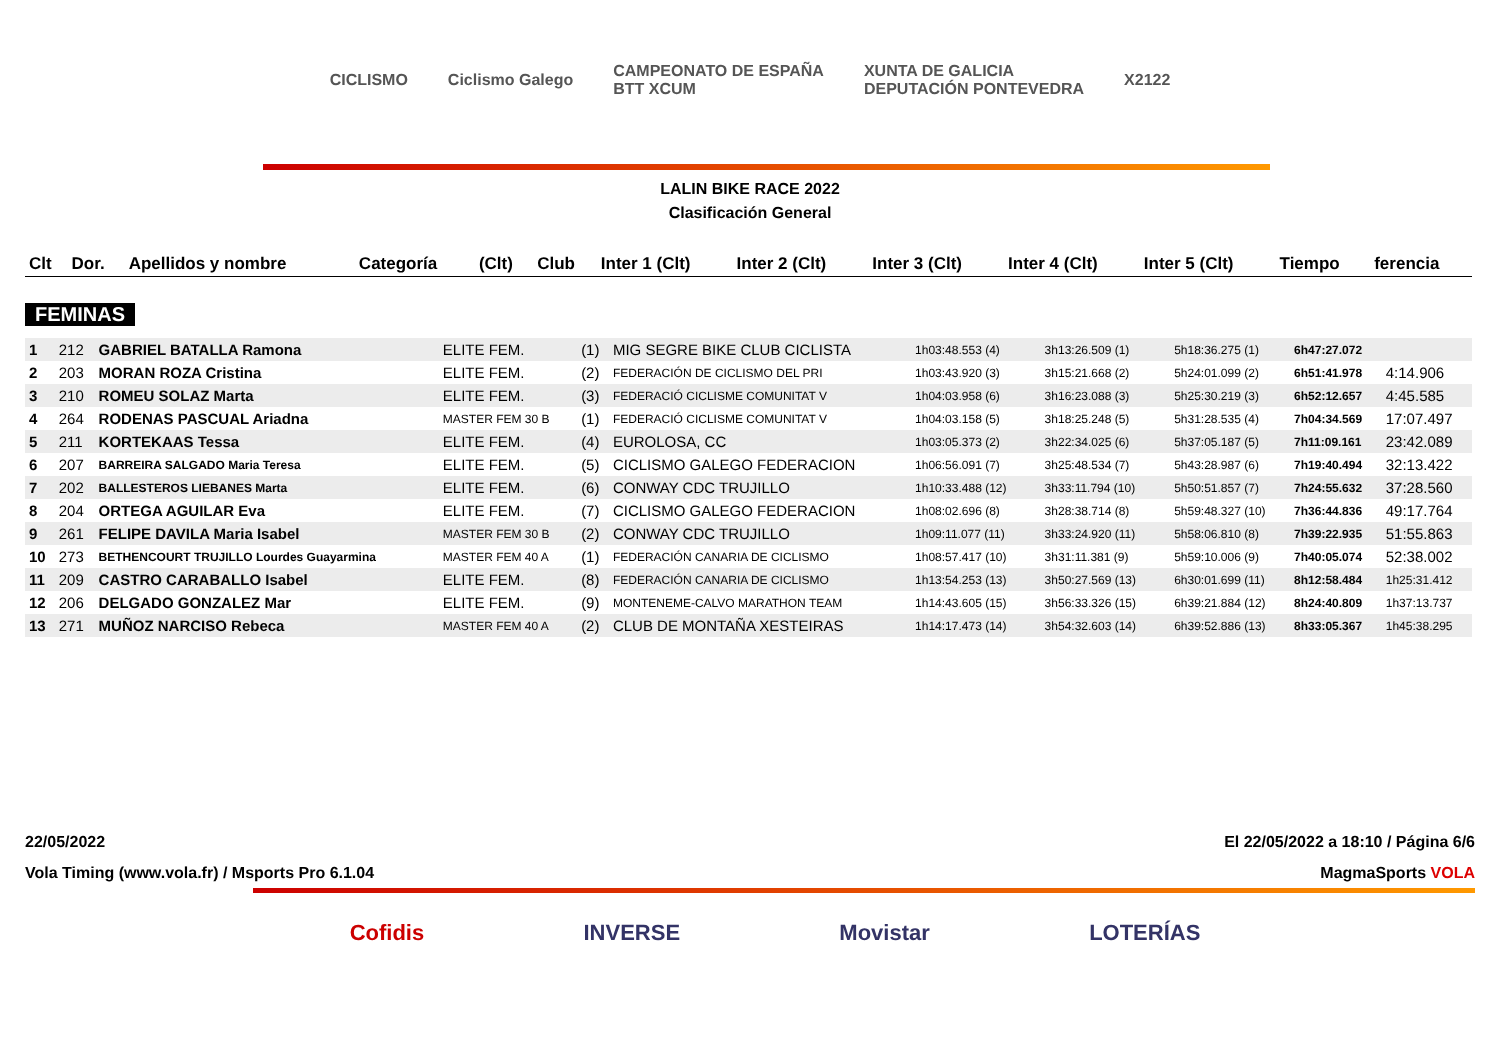CICLISMO Ciclismo Galego CAMPEONATO DE ESPAÑA
BTT XCUM XUNTA DE GALICIA
DEPUTACIÓN PONTEVEDRA X2122
LALIN BIKE RACE 2022
Clasificación General
| Clt | Dor. | Apellidos y nombre | Categoría | (Clt) | Club | Inter 1 (Clt) | Inter 2 (Clt) | Inter 3 (Clt) | Inter 4 (Clt) | Inter 5 (Clt) | Tiempo | ferencia |
| --- | --- | --- | --- | --- | --- | --- | --- | --- | --- | --- | --- | --- |
FEMINAS
| 1 | 212 | GABRIEL BATALLA Ramona | ELITE FEM. | (1) | MIG SEGRE BIKE CLUB CICLISTA | 1h03:48.553 (4) | | 3h13:26.509 (1) | | 5h18:36.275 (1) | 6h47:27.072 | |
| 2 | 203 | MORAN ROZA Cristina | ELITE FEM. | (2) | FEDERACIÓN DE CICLISMO DEL PRI | 1h03:43.920 (3) | | 3h15:21.668 (2) | | 5h24:01.099 (2) | 6h51:41.978 | 4:14.906 |
| 3 | 210 | ROMEU SOLAZ Marta | ELITE FEM. | (3) | FEDERACIÓ CICLISME COMUNITAT V | 1h04:03.958 (6) | | 3h16:23.088 (3) | | 5h25:30.219 (3) | 6h52:12.657 | 4:45.585 |
| 4 | 264 | RODENAS PASCUAL Ariadna | MASTER FEM 30 B | (1) | FEDERACIÓ CICLISME COMUNITAT V | 1h04:03.158 (5) | | 3h18:25.248 (5) | | 5h31:28.535 (4) | 7h04:34.569 | 17:07.497 |
| 5 | 211 | KORTEKAAS Tessa | ELITE FEM. | (4) | EUROLOSA, CC | 1h03:05.373 (2) | | 3h22:34.025 (6) | | 5h37:05.187 (5) | 7h11:09.161 | 23:42.089 |
| 6 | 207 | BARREIRA SALGADO Maria Teresa | ELITE FEM. | (5) | CICLISMO GALEGO FEDERACION | 1h06:56.091 (7) | | 3h25:48.534 (7) | | 5h43:28.987 (6) | 7h19:40.494 | 32:13.422 |
| 7 | 202 | BALLESTEROS LIEBANES Marta | ELITE FEM. | (6) | CONWAY CDC TRUJILLO | 1h10:33.488 (12) | | 3h33:11.794 (10) | | 5h50:51.857 (7) | 7h24:55.632 | 37:28.560 |
| 8 | 204 | ORTEGA AGUILAR Eva | ELITE FEM. | (7) | CICLISMO GALEGO FEDERACION | 1h08:02.696 (8) | | 3h28:38.714 (8) | | 5h59:48.327 (10) | 7h36:44.836 | 49:17.764 |
| 9 | 261 | FELIPE DAVILA Maria Isabel | MASTER FEM 30 B | (2) | CONWAY CDC TRUJILLO | 1h09:11.077 (11) | | 3h33:24.920 (11) | | 5h58:06.810 (8) | 7h39:22.935 | 51:55.863 |
| 10 | 273 | BETHENCOURT TRUJILLO Lourdes Guayarmina | MASTER FEM 40 A | (1) | FEDERACIÓN CANARIA DE CICLISMO | 1h08:57.417 (10) | | 3h31:11.381 (9) | | 5h59:10.006 (9) | 7h40:05.074 | 52:38.002 |
| 11 | 209 | CASTRO CARABALLO Isabel | ELITE FEM. | (8) | FEDERACIÓN CANARIA DE CICLISMO | 1h13:54.253 (13) | | 3h50:27.569 (13) | | 6h30:01.699 (11) | 8h12:58.484 | 1h25:31.412 |
| 12 | 206 | DELGADO GONZALEZ Mar | ELITE FEM. | (9) | MONTENEME-CALVO MARATHON TEAM | 1h14:43.605 (15) | | 3h56:33.326 (15) | | 6h39:21.884 (12) | 8h24:40.809 | 1h37:13.737 |
| 13 | 271 | MUÑOZ NARCISO Rebeca | MASTER FEM 40 A | (2) | CLUB DE MONTAÑA XESTEIRAS | 1h14:17.473 (14) | | 3h54:32.603 (14) | | 6h39:52.886 (13) | 8h33:05.367 | 1h45:38.295 |
22/05/2022 El 22/05/2022 a 18:10 / Página 6/6
Vola Timing (www.vola.fr) / Msports Pro 6.1.04 MagmaSports VOLA
Cofidis INVERSE Movistar LOTERÍAS